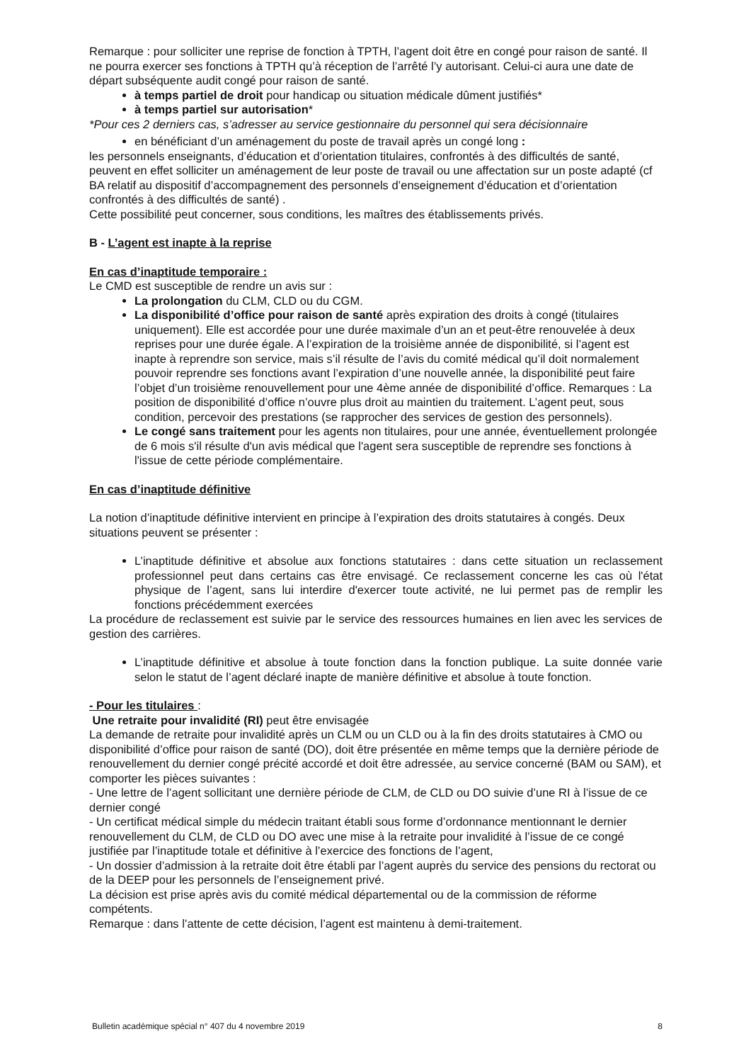Remarque : pour solliciter une reprise de fonction à TPTH, l’agent doit être en congé pour raison de santé. Il ne pourra exercer ses fonctions à TPTH qu’à réception de l’arrêté l’y autorisant. Celui-ci aura une date de départ subséquente audit congé pour raison de santé.
à temps partiel de droit pour handicap ou situation médicale dûment justifiés*
à temps partiel sur autorisation*
*Pour ces 2 derniers cas, s’adresser au service gestionnaire du personnel qui sera décisionnaire
en bénéficiant d’un aménagement du poste de travail après un congé long :
les personnels enseignants, d’éducation et d’orientation titulaires, confrontés à des difficultés de santé, peuvent en effet solliciter un aménagement de leur poste de travail ou une affectation sur un poste adapté (cf BA relatif au dispositif d’accompagnement des personnels d’enseignement d’éducation et d’orientation confrontés à des difficultés de santé) .
Cette possibilité peut concerner, sous conditions, les maîtres des établissements privés.
B - L’agent est inapte à la reprise
En cas d’inaptitude temporaire :
Le CMD est susceptible de rendre un avis sur :
La prolongation du CLM, CLD ou du CGM.
La disponibilité d’office pour raison de santé après expiration des droits à congé (titulaires uniquement). Elle est accordée pour une durée maximale d’un an et peut-être renouvelée à deux reprises pour une durée égale. A l’expiration de la troisième année de disponibilité, si l’agent est inapte à reprendre son service, mais s’il résulte de l’avis du comité médical qu’il doit normalement pouvoir reprendre ses fonctions avant l’expiration d’une nouvelle année, la disponibilité peut faire l’objet d’un troisième renouvellement pour une 4ème année de disponibilité d’office. Remarques : La position de disponibilité d’office n’ouvre plus droit au maintien du traitement. L’agent peut, sous condition, percevoir des prestations (se rapprocher des services de gestion des personnels).
Le congé sans traitement pour les agents non titulaires, pour une année, éventuellement prolongée de 6 mois s'il résulte d'un avis médical que l'agent sera susceptible de reprendre ses fonctions à l'issue de cette période complémentaire.
En cas d’inaptitude définitive
La notion d’inaptitude définitive intervient en principe à l’expiration des droits statutaires à congés. Deux situations peuvent se présenter :
L’inaptitude définitive et absolue aux fonctions statutaires : dans cette situation un reclassement professionnel peut dans certains cas être envisagé. Ce reclassement concerne les cas où l'état physique de l’agent, sans lui interdire d'exercer toute activité, ne lui permet pas de remplir les fonctions précédemment exercées
La procédure de reclassement est suivie par le service des ressources humaines en lien avec les services de gestion des carrières.
L’inaptitude définitive et absolue à toute fonction dans la fonction publique. La suite donnée varie selon le statut de l’agent déclaré inapte de manière définitive et absolue à toute fonction.
- Pour les titulaires :
Une retraite pour invalidité (RI) peut être envisagée
La demande de retraite pour invalidité après un CLM ou un CLD ou à la fin des droits statutaires à CMO ou disponibilité d’office pour raison de santé (DO), doit être présentée en même temps que la dernière période de renouvellement du dernier congé précité accordé et doit être adressée, au service concerné (BAM ou SAM), et comporter les pièces suivantes :
- Une lettre de l’agent sollicitant une dernière période de CLM, de CLD ou DO suivie d’une RI à l’issue de ce dernier congé
- Un certificat médical simple du médecin traitant établi sous forme d’ordonnance mentionnant le dernier renouvellement du CLM, de CLD ou DO avec une mise à la retraite pour invalidité à l’issue de ce congé justifiée par l’inaptitude totale et définitive à l’exercice des fonctions de l’agent,
- Un dossier d’admission à la retraite doit être établi par l’agent auprès du service des pensions du rectorat ou de la DEEP pour les personnels de l’enseignement privé.
La décision est prise après avis du comité médical départemental ou de la commission de réforme compétents.
Remarque : dans l’attente de cette décision, l’agent est maintenu à demi-traitement.
Bulletin académique spécial n° 407 du 4 novembre 2019 8